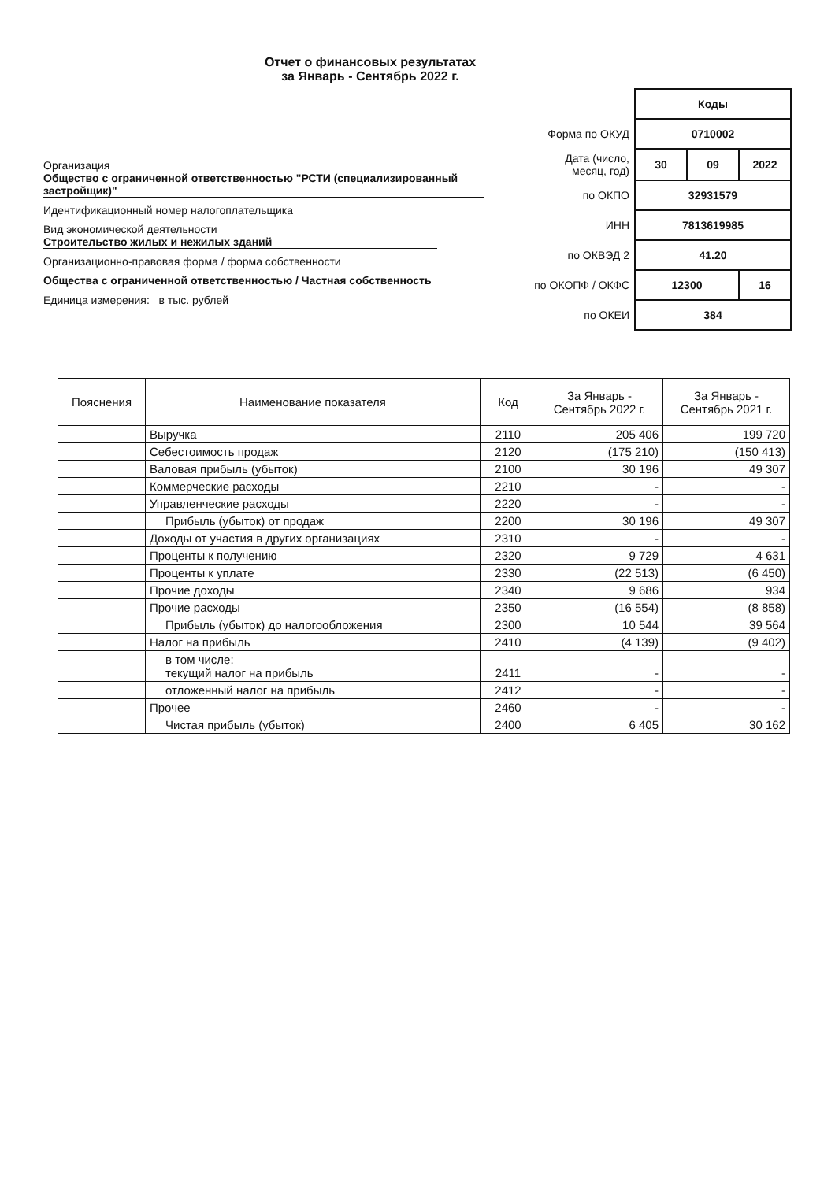Отчет о финансовых результатах
за Январь - Сентябрь 2022 г.
Организация Общество с ограниченной ответственностью "РСТИ (специализированный застройщик)"
Идентификационный номер налогоплательщика
Вид экономической деятельности Строительство жилых и нежилых зданий
Организационно-правовая форма / форма собственности
Общества с ограниченной ответственностью / Частная собственность
Единица измерения: в тыс. рублей
| | Коды | | |
| Форма по ОКУД | 0710002 | | |
| Дата (число, месяц, год) | 30 | 09 | 2022 |
| по ОКПО | 32931579 | | |
| ИНН | 7813619985 | | |
| по ОКВЭД 2 | 41.20 | | |
| по ОКОПФ / ОКФС | 12300 | | 16 |
| по ОКЕИ | 384 | | |
| Пояснения | Наименование показателя | Код | За Январь - Сентябрь 2022 г. | За Январь - Сентябрь 2021 г. |
| --- | --- | --- | --- | --- |
| | Выручка | 2110 | 205 406 | 199 720 |
| | Себестоимость продаж | 2120 | (175 210) | (150 413) |
| | Валовая прибыль (убыток) | 2100 | 30 196 | 49 307 |
| | Коммерческие расходы | 2210 | - | - |
| | Управленческие расходы | 2220 | - | - |
| | Прибыль (убыток) от продаж | 2200 | 30 196 | 49 307 |
| | Доходы от участия в других организациях | 2310 | - | - |
| | Проценты к получению | 2320 | 9 729 | 4 631 |
| | Проценты к уплате | 2330 | (22 513) | (6 450) |
| | Прочие доходы | 2340 | 9 686 | 934 |
| | Прочие расходы | 2350 | (16 554) | (8 858) |
| | Прибыль (убыток) до налогообложения | 2300 | 10 544 | 39 564 |
| | Налог на прибыль | 2410 | (4 139) | (9 402) |
| | в том числе: текущий налог на прибыль | 2411 | - | - |
| | отложенный налог на прибыль | 2412 | - | - |
| | Прочее | 2460 | - | - |
| | Чистая прибыль (убыток) | 2400 | 6 405 | 30 162 |